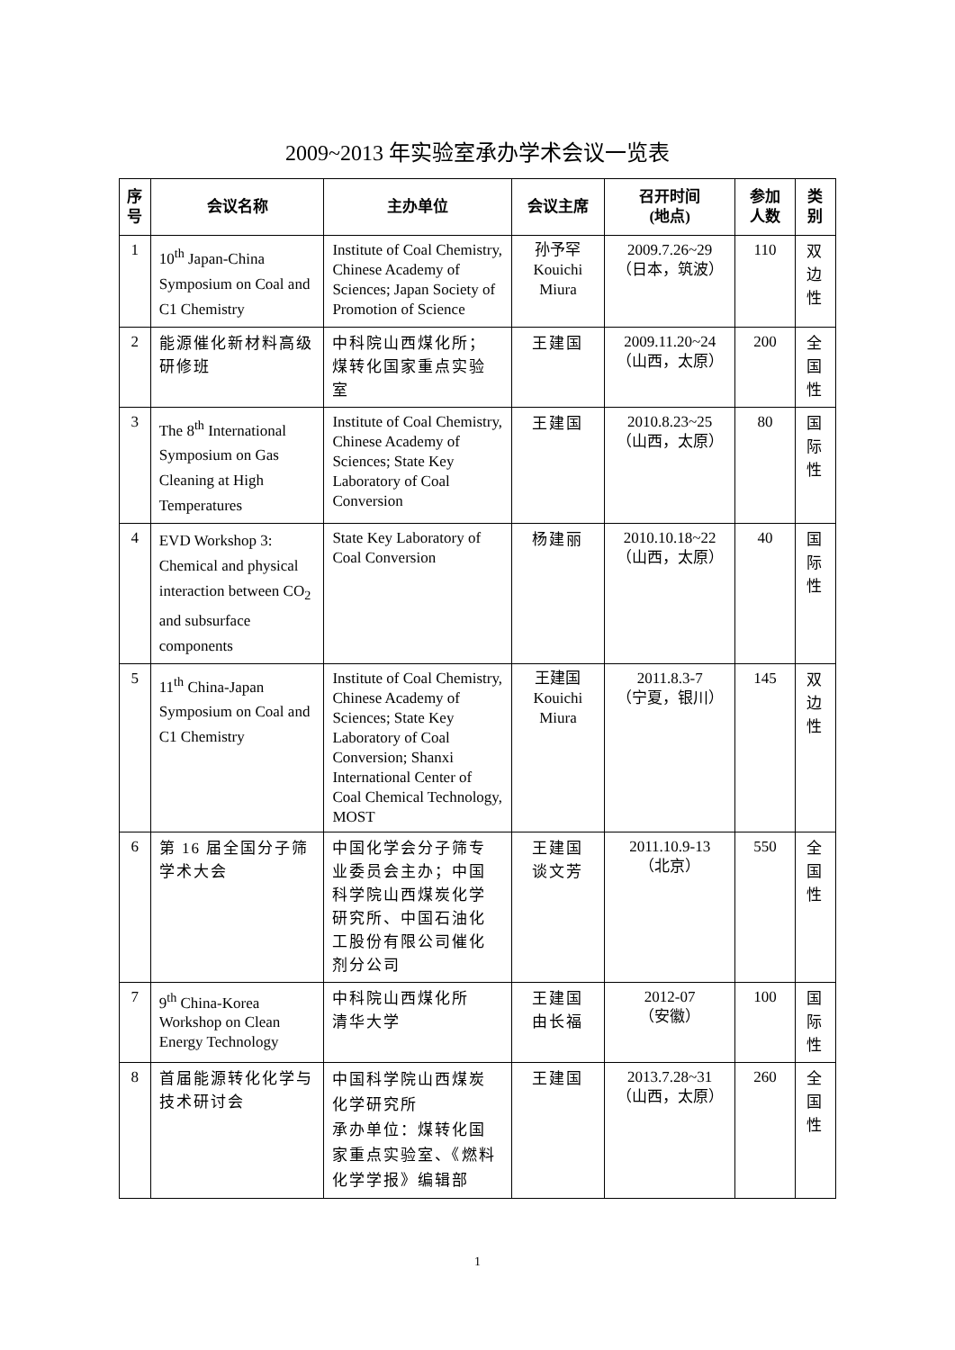2009~2013 年实验室承办学术会议一览表
| 序 号 | 会议名称 | 主办单位 | 会议主席 | 召开时间 (地点) | 参加 人数 | 类 别 |
| --- | --- | --- | --- | --- | --- | --- |
| 1 | 10<sup>th</sup> Japan-China Symposium on Coal and C1 Chemistry | Institute of Coal Chemistry, Chinese Academy of Sciences; Japan Society of Promotion of Science | 孙予罕 Kouichi Miura | 2009.7.26~29 （日本，筑波） | 110 | 双 边 性 |
| 2 | 能源催化新材料高级研修班 | 中科院山西煤化所；煤转化国家重点实验室 | 王建国 | 2009.11.20~24 （山西，太原） | 200 | 全 国 性 |
| 3 | The 8<sup>th</sup> International Symposium on Gas Cleaning at High Temperatures | Institute of Coal Chemistry, Chinese Academy of Sciences; State Key Laboratory of Coal Conversion | 王建国 | 2010.8.23~25 （山西，太原） | 80 | 国 际 性 |
| 4 | EVD Workshop 3: Chemical and physical interaction between CO<sub>2</sub> and subsurface components | State Key Laboratory of Coal Conversion | 杨建丽 | 2010.10.18~22 （山西，太原） | 40 | 国 际 性 |
| 5 | 11<sup>th</sup> China-Japan Symposium on Coal and C1 Chemistry | Institute of Coal Chemistry, Chinese Academy of Sciences; State Key Laboratory of Coal Conversion; Shanxi International Center of Coal Chemical Technology, MOST | 王建国 Kouichi Miura | 2011.8.3-7 （宁夏，银川） | 145 | 双 边 性 |
| 6 | 第 16 届全国分子筛学术大会 | 中国化学会分子筛专业委员会主办；中国科学院山西煤炭化学研究所、中国石油化工股份有限公司催化剂分公司 | 王建国 谈文芳 | 2011.10.9-13 （北京） | 550 | 全 国 性 |
| 7 | 9<sup>th</sup> China-Korea Workshop on Clean Energy Technology | 中科院山西煤化所 清华大学 | 王建国 由长福 | 2012-07 （安徽） | 100 | 国 际 性 |
| 8 | 首届能源转化化学与技术研讨会 | 中国科学院山西煤炭化学研究所 承办单位：煤转化国家重点实验室、《燃料化学学报》编辑部 | 王建国 | 2013.7.28~31 （山西，太原） | 260 | 全 国 性 |
1